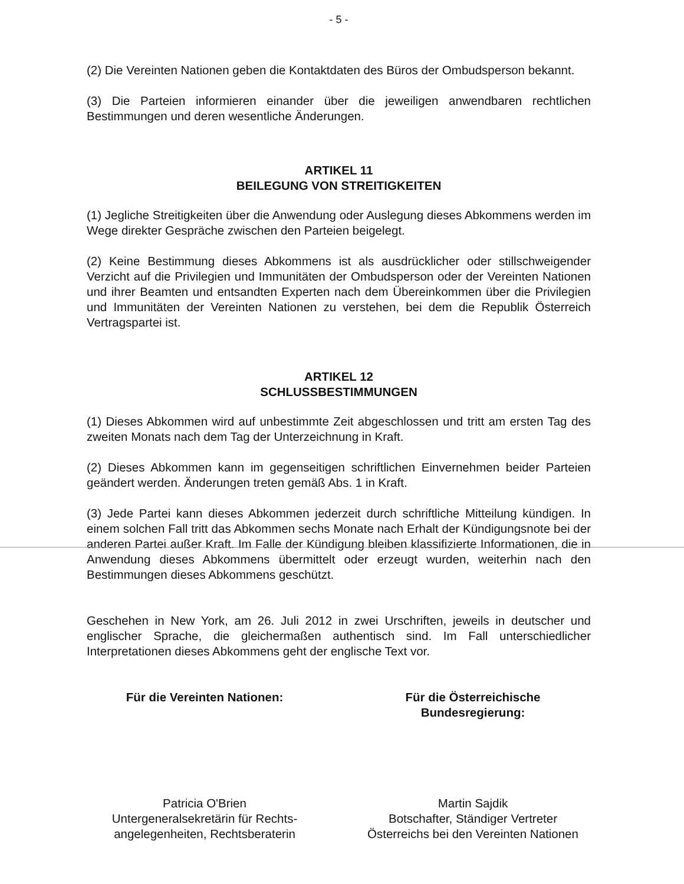- 5 -
(2) Die Vereinten Nationen geben die Kontaktdaten des Büros der Ombudsperson bekannt.
(3) Die Parteien informieren einander über die jeweiligen anwendbaren rechtlichen Bestimmungen und deren wesentliche Änderungen.
ARTIKEL 11
BEILEGUNG VON STREITIGKEITEN
(1) Jegliche Streitigkeiten über die Anwendung oder Auslegung dieses Abkommens werden im Wege direkter Gespräche zwischen den Parteien beigelegt.
(2) Keine Bestimmung dieses Abkommens ist als ausdrücklicher oder still­schweigender Verzicht auf die Privilegien und Immunitäten der Ombudsperson oder der Vereinten Nationen und ihrer Beamten und entsandten Experten nach dem Übereinkommen über die Privilegien und Immunitäten der Vereinten Nationen zu verstehen, bei dem die Republik Österreich Vertragspartei ist.
ARTIKEL 12
SCHLUSSBESTIMMUNGEN
(1) Dieses Abkommen wird auf unbestimmte Zeit abgeschlossen und tritt am ersten Tag des zweiten Monats nach dem Tag der Unterzeichnung in Kraft.
(2) Dieses Abkommen kann im gegenseitigen schriftlichen Einvernehmen beider Parteien geändert werden. Änderungen treten gemäß Abs. 1 in Kraft.
(3) Jede Partei kann dieses Abkommen jederzeit durch schriftliche Mitteilung kündigen. In einem solchen Fall tritt das Abkommen sechs Monate nach Erhalt der Kündigungsnote bei der anderen Partei außer Kraft. Im Falle der Kündigung bleiben klassifizierte Informationen, die in Anwendung dieses Abkommens übermittelt oder erzeugt wurden, weiterhin nach den Bestimmungen dieses Abkommens geschützt.
Geschehen in New York, am 26. Juli 2012 in zwei Urschriften, jeweils in deutscher und englischer Sprache, die gleichermaßen authentisch sind. Im Fall unter­schiedlicher Interpretationen dieses Abkommens geht der englische Text vor.
Für die Vereinten Nationen:
Patricia O'Brien
Untergeneralsekretärin für Rechts-
angelegenheiten, Rechtsberaterin
Für die Österreichische
Bundesregierung:
Martin Sajdik
Botschafter, Ständiger Vertreter
Österreichs bei den Vereinten Nationen